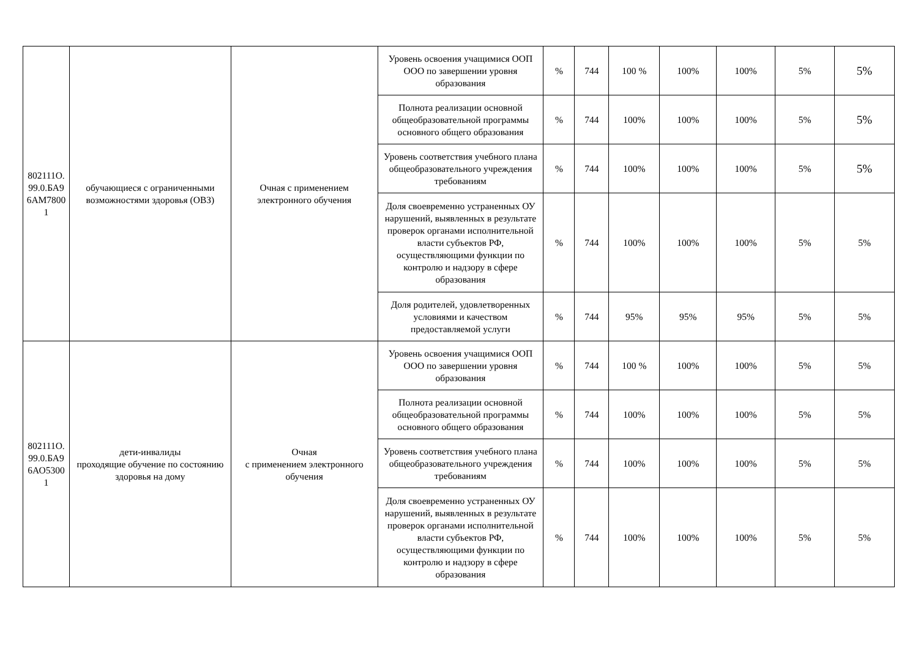| 802111О. 99.0.БА9 6АМ7800 1 | обучающиеся с ограниченными возможностями здоровья (ОВЗ) | Очная с применением электронного обучения | Уровень освоения учащимися ООП ООО по завершении уровня образования | % | 744 | 100 % | 100% | 100% | 5% | 5% |
| | | | Полнота реализации основной общеобразовательной программы основного общего образования | % | 744 | 100% | 100% | 100% | 5% | 5% |
| | | | Уровень соответствия учебного плана общеобразовательного учреждения требованиям | % | 744 | 100% | 100% | 100% | 5% | 5% |
| | | | Доля своевременно устраненных ОУ нарушений, выявленных в результате проверок органами исполнительной власти субъектов РФ, осуществляющими функции по контролю и надзору в сфере образования | % | 744 | 100% | 100% | 100% | 5% | 5% |
| | | | Доля родителей, удовлетворенных условиями и качеством предоставляемой услуги | % | 744 | 95% | 95% | 95% | 5% | 5% |
| 802111О. 99.0.БА9 6АО5300 1 | дети-инвалиды проходящие обучение по состоянию здоровья на дому | Очная с применением электронного обучения | Уровень освоения учащимися ООП ООО по завершении уровня образования | % | 744 | 100 % | 100% | 100% | 5% | 5% |
| | | | Полнота реализации основной общеобразовательной программы основного общего образования | % | 744 | 100% | 100% | 100% | 5% | 5% |
| | | | Уровень соответствия учебного плана общеобразовательного учреждения требованиям | % | 744 | 100% | 100% | 100% | 5% | 5% |
| | | | Доля своевременно устраненных ОУ нарушений, выявленных в результате проверок органами исполнительной власти субъектов РФ, осуществляющими функции по контролю и надзору в сфере образования | % | 744 | 100% | 100% | 100% | 5% | 5% |